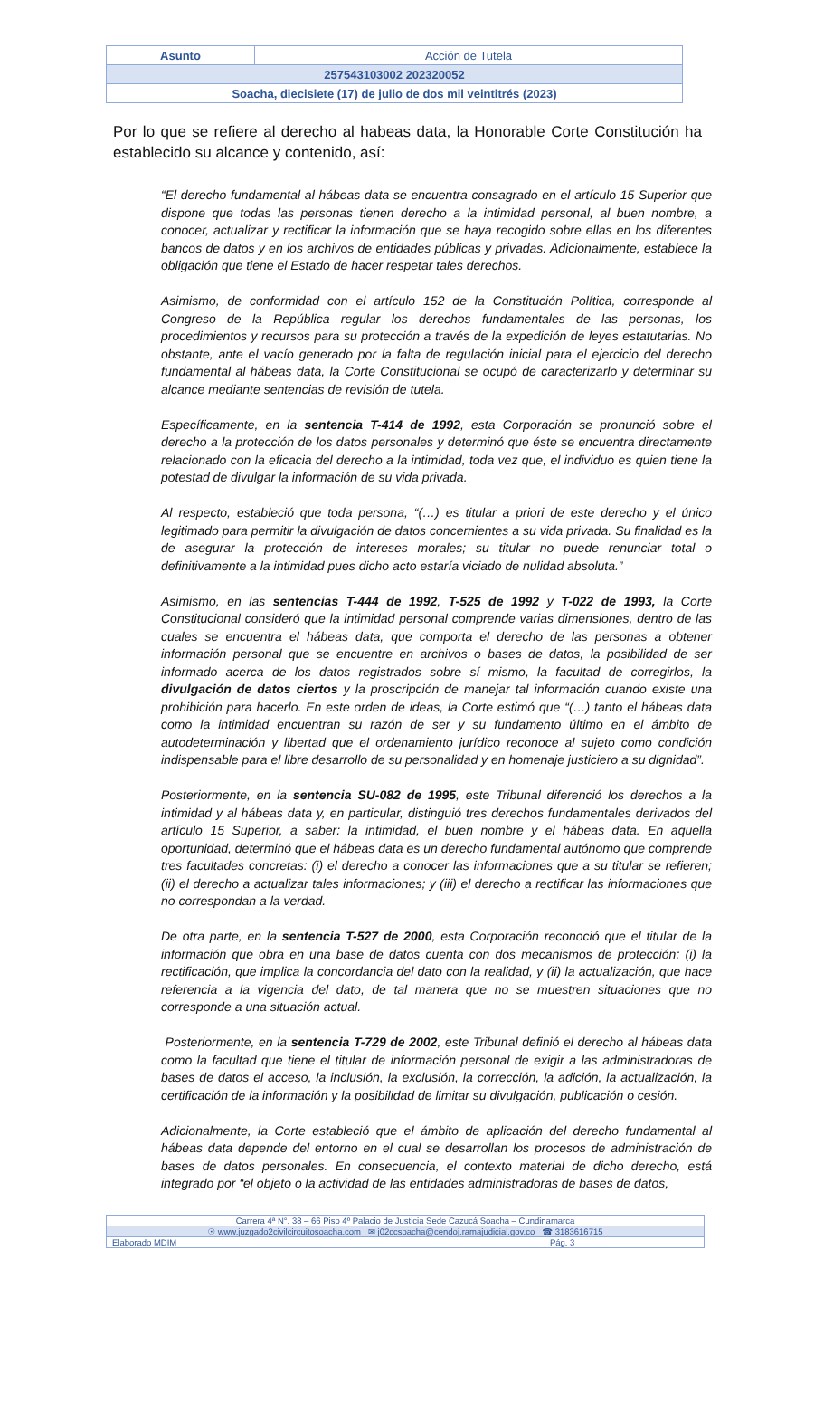| Asunto | Acción de Tutela |
| 257543103002 202320052 | |
| Soacha, diecisiete (17) de julio de dos mil veintitrés (2023) | |
Por lo que se refiere al derecho al habeas data, la Honorable Corte Constitución ha establecido su alcance y contenido, así:
“El derecho fundamental al hábeas data se encuentra consagrado en el artículo 15 Superior que dispone que todas las personas tienen derecho a la intimidad personal, al buen nombre, a conocer, actualizar y rectificar la información que se haya recogido sobre ellas en los diferentes bancos de datos y en los archivos de entidades públicas y privadas. Adicionalmente, establece la obligación que tiene el Estado de hacer respetar tales derechos.
Asimismo, de conformidad con el artículo 152 de la Constitución Política, corresponde al Congreso de la República regular los derechos fundamentales de las personas, los procedimientos y recursos para su protección a través de la expedición de leyes estatutarias. No obstante, ante el vacío generado por la falta de regulación inicial para el ejercicio del derecho fundamental al hábeas data, la Corte Constitucional se ocupó de caracterizarlo y determinar su alcance mediante sentencias de revisión de tutela.
Específicamente, en la sentencia T-414 de 1992, esta Corporación se pronunció sobre el derecho a la protección de los datos personales y determinó que éste se encuentra directamente relacionado con la eficacia del derecho a la intimidad, toda vez que, el individuo es quien tiene la potestad de divulgar la información de su vida privada.
Al respecto, estableció que toda persona, “(…) es titular a priori de este derecho y el único legitimado para permitir la divulgación de datos concernientes a su vida privada. Su finalidad es la de asegurar la protección de intereses morales; su titular no puede renunciar total o definitivamente a la intimidad pues dicho acto estaría viciado de nulidad absoluta.”
Asimismo, en las sentencias T-444 de 1992, T-525 de 1992 y T-022 de 1993, la Corte Constitucional consideró que la intimidad personal comprende varias dimensiones, dentro de las cuales se encuentra el hábeas data, que comporta el derecho de las personas a obtener información personal que se encuentre en archivos o bases de datos, la posibilidad de ser informado acerca de los datos registrados sobre sí mismo, la facultad de corregirlos, la divulgación de datos ciertos y la proscripción de manejar tal información cuando existe una prohibición para hacerlo. En este orden de ideas, la Corte estimó que “(…) tanto el hábeas data como la intimidad encuentran su razón de ser y su fundamento último en el ámbito de autodeterminación y libertad que el ordenamiento jurídico reconoce al sujeto como condición indispensable para el libre desarrollo de su personalidad y en homenaje justiciero a su dignidad”.
Posteriormente, en la sentencia SU-082 de 1995, este Tribunal diferenció los derechos a la intimidad y al hábeas data y, en particular, distinguió tres derechos fundamentales derivados del artículo 15 Superior, a saber: la intimidad, el buen nombre y el hábeas data. En aquella oportunidad, determinó que el hábeas data es un derecho fundamental autónomo que comprende tres facultades concretas: (i) el derecho a conocer las informaciones que a su titular se refieren; (ii) el derecho a actualizar tales informaciones; y (iii) el derecho a rectificar las informaciones que no correspondan a la verdad.
De otra parte, en la sentencia T-527 de 2000, esta Corporación reconoció que el titular de la información que obra en una base de datos cuenta con dos mecanismos de protección: (i) la rectificación, que implica la concordancia del dato con la realidad, y (ii) la actualización, que hace referencia a la vigencia del dato, de tal manera que no se muestren situaciones que no corresponde a una situación actual.
Posteriormente, en la sentencia T-729 de 2002, este Tribunal definió el derecho al hábeas data como la facultad que tiene el titular de información personal de exigir a las administradoras de bases de datos el acceso, la inclusión, la exclusión, la corrección, la adición, la actualización, la certificación de la información y la posibilidad de limitar su divulgación, publicación o cesión.
Adicionalmente, la Corte estableció que el ámbito de aplicación del derecho fundamental al hábeas data depende del entorno en el cual se desarrollan los procesos de administración de bases de datos personales. En consecuencia, el contexto material de dicho derecho, está integrado por “el objeto o la actividad de las entidades administradoras de bases de datos,
| Carrera 4ª N°. 38 – 66 Piso 4º Palacio de Justicia Sede Cazucá Soacha – Cundinamarca |
| ☉ www.juzgado2civilcircuitosoacha.com ✉ j02ccsoacha@cendoj.ramajudicial.gov.co ☎ 3183616715 |
| Elaborado MDIM Pág. 3 |